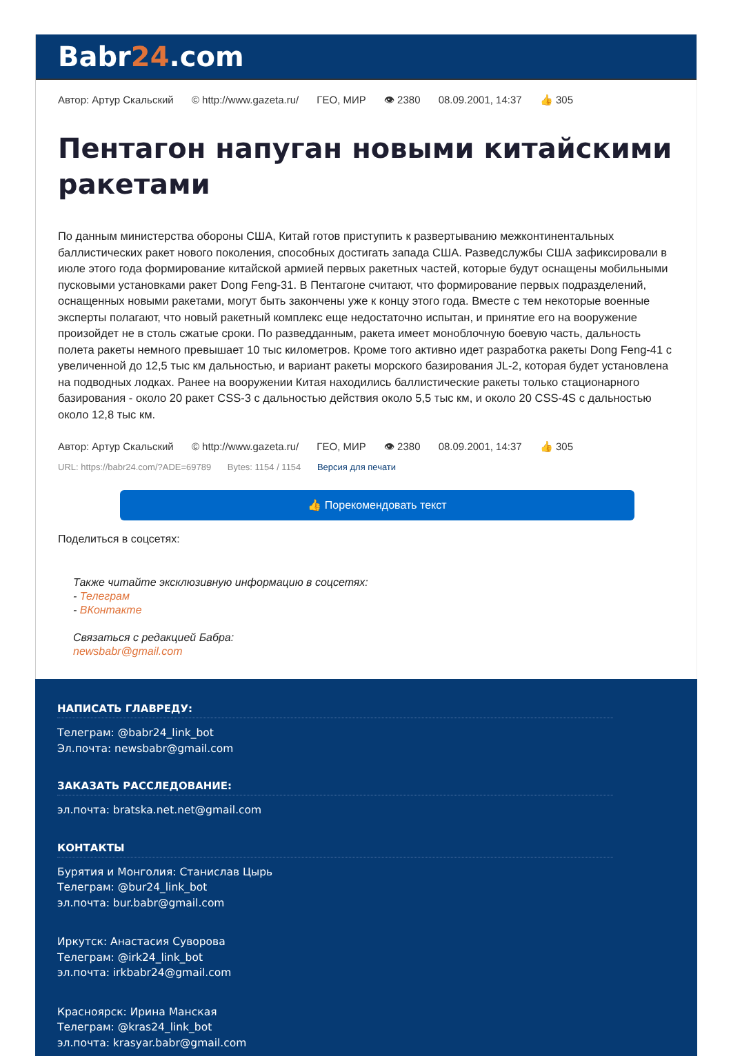Babr24.com
Автор: Артур Скальский © http://www.gazeta.ru/ ГЕО, МИР 👁 2380 08.09.2001, 14:37 👍 305
Пентагон напуган новыми китайскими ракетами
По данным министерства обороны США, Китай готов приступить к развертыванию межконтинентальных баллистических ракет нового поколения, способных достигать запада США. Разведслужбы США зафиксировали в июле этого года формирование китайской армией первых ракетных частей, которые будут оснащены мобильными пусковыми установками ракет Dong Feng-31. В Пентагоне считают, что формирование первых подразделений, оснащенных новыми ракетами, могут быть закончены уже к концу этого года. Вместе с тем некоторые военные эксперты полагают, что новый ракетный комплекс еще недостаточно испытан, и принятие его на вооружение произойдет не в столь сжатые сроки. По разведданным, ракета имеет моноблочную боевую часть, дальность полета ракеты немного превышает 10 тыс километров. Кроме того активно идет разработка ракеты Dong Feng-41 с увеличенной до 12,5 тыс км дальностью, и вариант ракеты морского базирования JL-2, которая будет установлена на подводных лодках. Ранее на вооружении Китая находились баллистические ракеты только стационарного базирования - около 20 ракет CSS-3 с дальностью действия около 5,5 тыс км, и около 20 CSS-4S с дальностью около 12,8 тыс км.
Автор: Артур Скальский © http://www.gazeta.ru/ ГЕО, МИР 👁 2380 08.09.2001, 14:37 👍 305
URL: https://babr24.com/?ADE=69789 Bytes: 1154 / 1154 Версия для печати
👍 Порекомендовать текст
Поделиться в соцсетях:
Также читайте эксклюзивную информацию в соцсетях:
- Телеграм
- ВКонтакте
Связаться с редакцией Бабра:
newsbabr@gmail.com
НАПИСАТЬ ГЛАВРЕДУ:
Телеграм: @babr24_link_bot
Эл.почта: newsbabr@gmail.com
ЗАКАЗАТЬ РАССЛЕДОВАНИЕ:
эл.почта: bratska.net.net@gmail.com
КОНТАКТЫ
Бурятия и Монголия: Станислав Цырь
Телеграм: @bur24_link_bot
эл.почта: bur.babr@gmail.com
Иркутск: Анастасия Суворова
Телеграм: @irk24_link_bot
эл.почта: irkbabr24@gmail.com
Красноярск: Ирина Манская
Телеграм: @kras24_link_bot
эл.почта: krasyar.babr@gmail.com